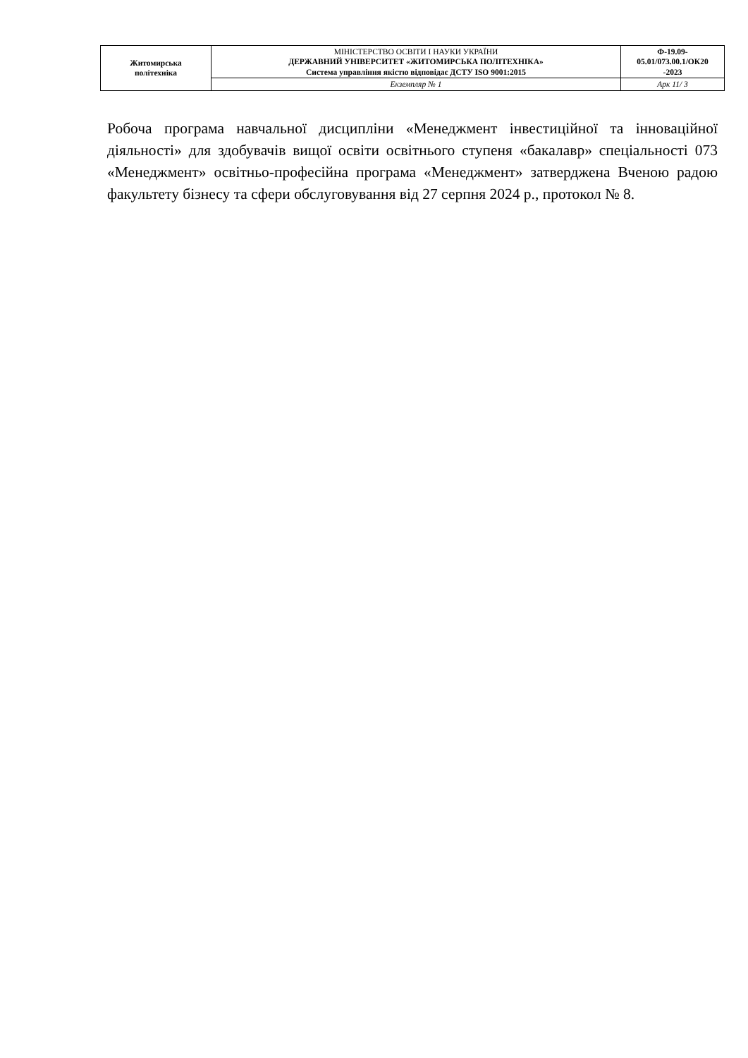| Житомирська політехніка | МІНІСТЕРСТВО ОСВІТИ І НАУКИ УКРАЇНИ ДЕРЖАВНИЙ УНІВЕРСИТЕТ «ЖИТОМИРСЬКА ПОЛІТЕХНІКА» Система управління якістю відповідає ДСТУ ISO 9001:2015 | Ф-19.09- 05.01/073.00.1/ОК20 -2023 |
| | Екземпляр № 1 | Арк 11/ 3 |
Робоча програма навчальної дисципліни «Менеджмент інвестиційної та інноваційної діяльності» для здобувачів вищої освіти освітнього ступеня «бакалавр» спеціальності 073 «Менеджмент» освітньо-професійна програма «Менеджмент» затверджена Вченою радою факультету бізнесу та сфери обслуговування від 27 серпня 2024 р., протокол № 8.